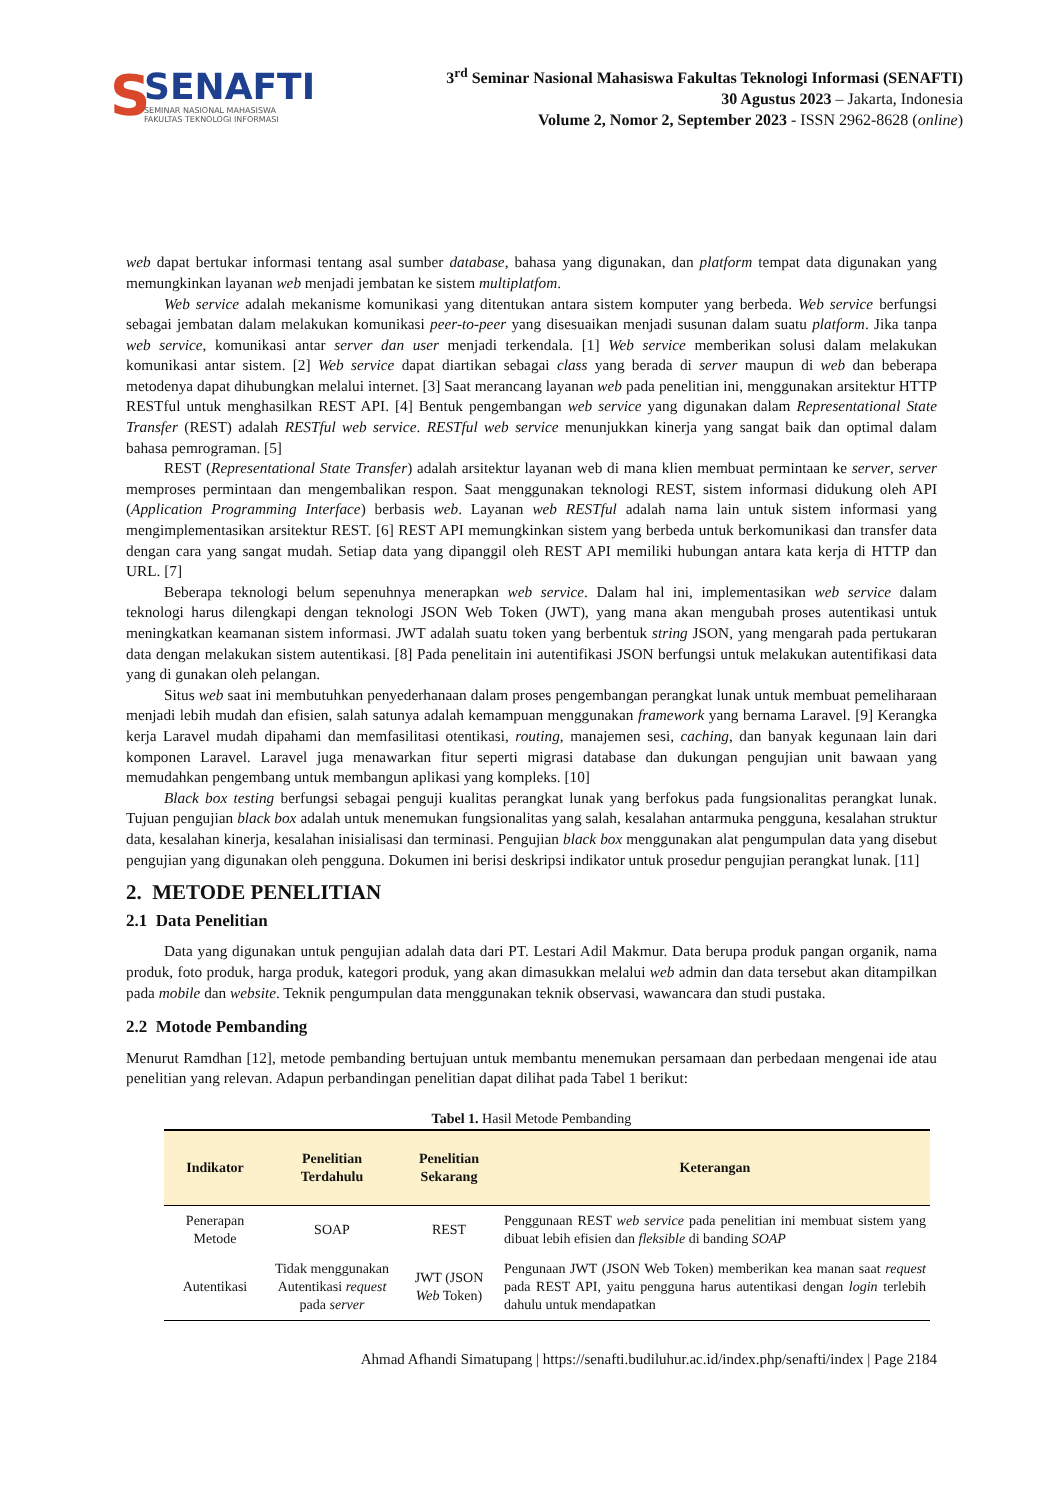S
SENAFTI
SEMINAR NASIONAL MAHASISWA
FAKULTAS TEKNOLOGI INFORMASI
3<sup>rd</sup> Seminar Nasional Mahasiswa Fakultas Teknologi Informasi (SENAFTI)
30 Agustus 2023 – Jakarta, Indonesia
Volume 2, Nomor 2, September 2023 - ISSN 2962-8628 (online)
web dapat bertukar informasi tentang asal sumber database, bahasa yang digunakan, dan platform tempat data digunakan yang memungkinkan layanan web menjadi jembatan ke sistem multiplatfom.
Web service adalah mekanisme komunikasi yang ditentukan antara sistem komputer yang berbeda. Web service berfungsi sebagai jembatan dalam melakukan komunikasi peer-to-peer yang disesuaikan menjadi susunan dalam suatu platform. Jika tanpa web service, komunikasi antar server dan user menjadi terkendala. [1] Web service memberikan solusi dalam melakukan komunikasi antar sistem. [2] Web service dapat diartikan sebagai class yang berada di server maupun di web dan beberapa metodenya dapat dihubungkan melalui internet. [3] Saat merancang layanan web pada penelitian ini, menggunakan arsitektur HTTP RESTful untuk menghasilkan REST API. [4] Bentuk pengembangan web service yang digunakan dalam Representational State Transfer (REST) adalah RESTful web service. RESTful web service menunjukkan kinerja yang sangat baik dan optimal dalam bahasa pemrograman. [5]
REST (Representational State Transfer) adalah arsitektur layanan web di mana klien membuat permintaan ke server, server memproses permintaan dan mengembalikan respon. Saat menggunakan teknologi REST, sistem informasi didukung oleh API (Application Programming Interface) berbasis web. Layanan web RESTful adalah nama lain untuk sistem informasi yang mengimplementasikan arsitektur REST. [6] REST API memungkinkan sistem yang berbeda untuk berkomunikasi dan transfer data dengan cara yang sangat mudah. Setiap data yang dipanggil oleh REST API memiliki hubungan antara kata kerja di HTTP dan URL. [7]
Beberapa teknologi belum sepenuhnya menerapkan web service. Dalam hal ini, implementasikan web service dalam teknologi harus dilengkapi dengan teknologi JSON Web Token (JWT), yang mana akan mengubah proses autentikasi untuk meningkatkan keamanan sistem informasi. JWT adalah suatu token yang berbentuk string JSON, yang mengarah pada pertukaran data dengan melakukan sistem autentikasi. [8] Pada penelitain ini autentifikasi JSON berfungsi untuk melakukan autentifikasi data yang di gunakan oleh pelangan.
Situs web saat ini membutuhkan penyederhanaan dalam proses pengembangan perangkat lunak untuk membuat pemeliharaan menjadi lebih mudah dan efisien, salah satunya adalah kemampuan menggunakan framework yang bernama Laravel. [9] Kerangka kerja Laravel mudah dipahami dan memfasilitasi otentikasi, routing, manajemen sesi, caching, dan banyak kegunaan lain dari komponen Laravel. Laravel juga menawarkan fitur seperti migrasi database dan dukungan pengujian unit bawaan yang memudahkan pengembang untuk membangun aplikasi yang kompleks. [10]
Black box testing berfungsi sebagai penguji kualitas perangkat lunak yang berfokus pada fungsionalitas perangkat lunak. Tujuan pengujian black box adalah untuk menemukan fungsionalitas yang salah, kesalahan antarmuka pengguna, kesalahan struktur data, kesalahan kinerja, kesalahan inisialisasi dan terminasi. Pengujian black box menggunakan alat pengumpulan data yang disebut pengujian yang digunakan oleh pengguna. Dokumen ini berisi deskripsi indikator untuk prosedur pengujian perangkat lunak. [11]
2. METODE PENELITIAN
2.1 Data Penelitian
Data yang digunakan untuk pengujian adalah data dari PT. Lestari Adil Makmur. Data berupa produk pangan organik, nama produk, foto produk, harga produk, kategori produk, yang akan dimasukkan melalui web admin dan data tersebut akan ditampilkan pada mobile dan website. Teknik pengumpulan data menggunakan teknik observasi, wawancara dan studi pustaka.
2.2 Motode Pembanding
Menurut Ramdhan [12], metode pembanding bertujuan untuk membantu menemukan persamaan dan perbedaan mengenai ide atau penelitian yang relevan. Adapun perbandingan penelitian dapat dilihat pada Tabel 1 berikut:
Tabel 1. Hasil Metode Pembanding
| Indikator | Penelitian Terdahulu | Penelitian Sekarang | Keterangan |
| --- | --- | --- | --- |
| Penerapan Metode | SOAP | REST | Penggunaan REST web service pada penelitian ini membuat sistem yang dibuat lebih efisien dan fleksible di banding SOAP |
| Autentikasi | Tidak menggunakan Autentikasi request pada server | JWT (JSON Web Token) | Pengunaan JWT (JSON Web Token) memberikan kea manan saat request pada REST API, yaitu pengguna harus autentikasi dengan login terlebih dahulu untuk mendapatkan |
Ahmad Afhandi Simatupang | https://senafti.budiluhur.ac.id/index.php/senafti/index | Page 2184